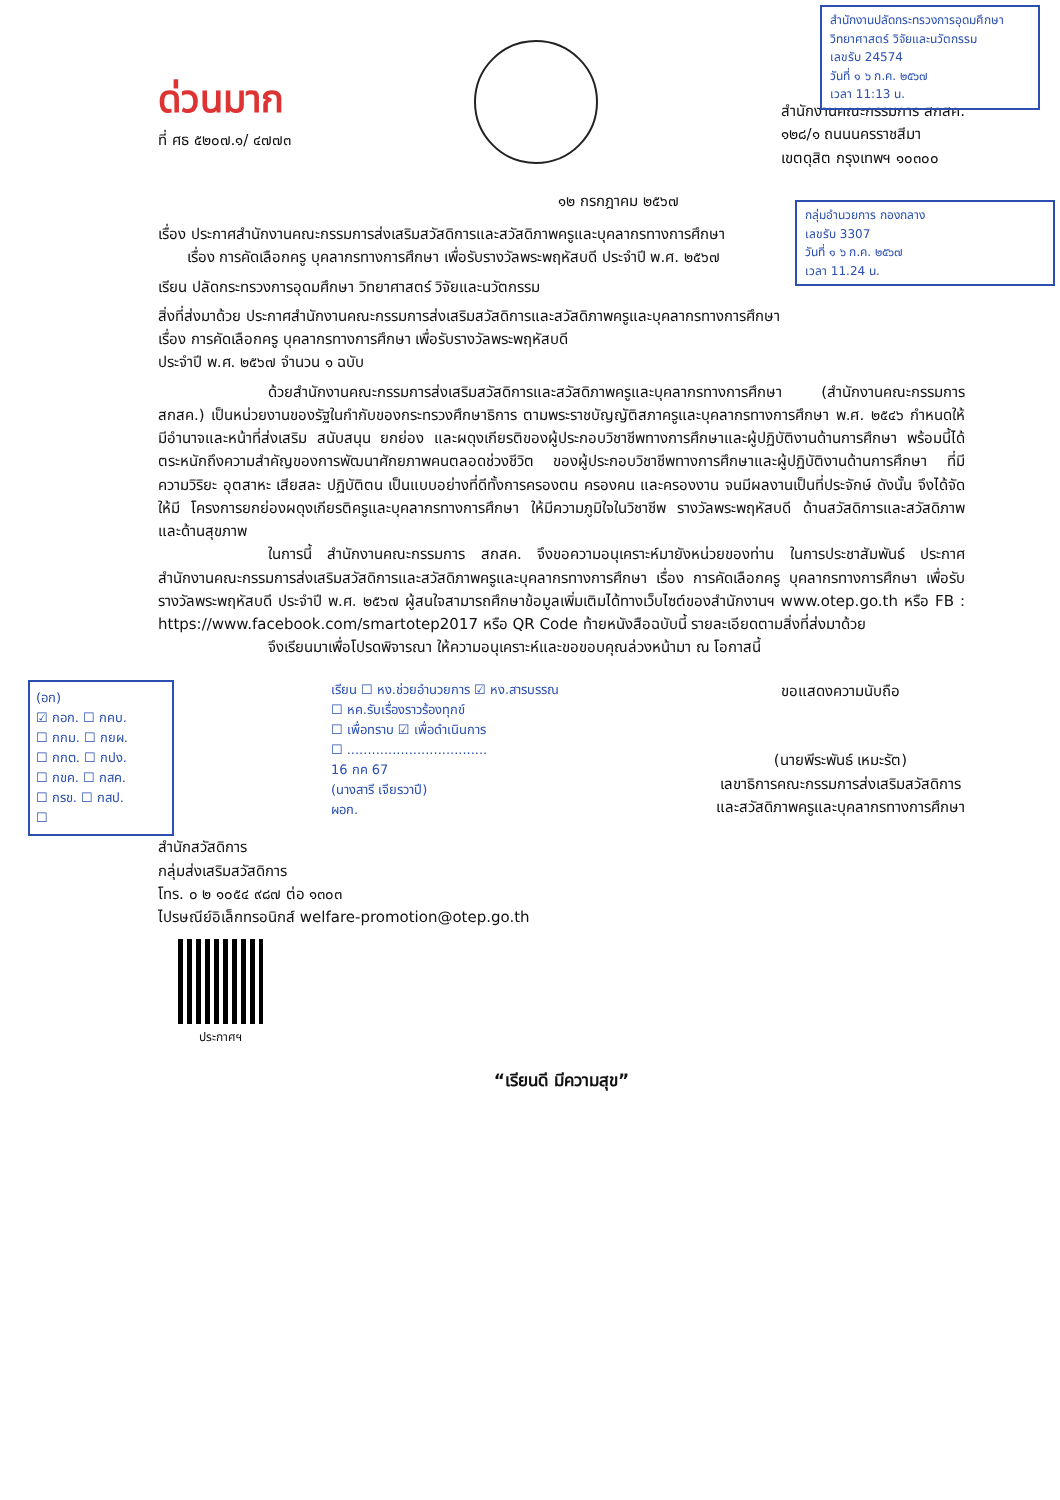สำนักงานปลัดกระทรวงการอุดมศึกษา วิทยาศาสตร์ วิจัยและนวัตกรรม
เลขรับ 24574
วันที่ ๑ ๖ ก.ค. ๒๕๖๗
เวลา 11:13 น.
กลุ่มอำนวยการ กองกลาง
เลขรับ 3307
วันที่ ๑ ๖ ก.ค. ๒๕๖๗
เวลา 11.24 น.
ด่วนมาก
ที่ ศธ ๕๒๐๗.๑/ ๔๗๗๓
สำนักงานคณะกรรมการ สกสค.
๑๒๘/๑ ถนนนครราชสีมา
เขตดุสิต กรุงเทพฯ ๑๐๓๐๐
๑๒ กรกฎาคม ๒๕๖๗
เรื่อง ประกาศสำนักงานคณะกรรมการส่งเสริมสวัสดิการและสวัสดิภาพครูและบุคลากรทางการศึกษา
เรื่อง การคัดเลือกครู บุคลากรทางการศึกษา เพื่อรับรางวัลพระพฤหัสบดี ประจำปี พ.ศ. ๒๕๖๗
เรียน ปลัดกระทรวงการอุดมศึกษา วิทยาศาสตร์ วิจัยและนวัตกรรม
สิ่งที่ส่งมาด้วย ประกาศสำนักงานคณะกรรมการส่งเสริมสวัสดิการและสวัสดิภาพครูและบุคลากรทางการศึกษา
เรื่อง การคัดเลือกครู บุคลากรทางการศึกษา เพื่อรับรางวัลพระพฤหัสบดี
ประจำปี พ.ศ. ๒๕๖๗ จำนวน ๑ ฉบับ
ด้วยสำนักงานคณะกรรมการส่งเสริมสวัสดิการและสวัสดิภาพครูและบุคลากรทางการศึกษา (สำนักงานคณะกรรมการ สกสค.) เป็นหน่วยงานของรัฐในกำกับของกระทรวงศึกษาธิการ ตามพระราชบัญญัติสภาครูและบุคลากรทางการศึกษา พ.ศ. ๒๕๔๖ กำหนดให้มีอำนาจและหน้าที่ส่งเสริม สนับสนุน ยกย่อง และผดุงเกียรติของผู้ประกอบวิชาชีพทางการศึกษาและผู้ปฏิบัติงานด้านการศึกษา พร้อมนี้ได้ตระหนักถึงความสำคัญของการพัฒนาศักยภาพคนตลอดช่วงชีวิต ของผู้ประกอบวิชาชีพทางการศึกษาและผู้ปฏิบัติงานด้านการศึกษา ที่มีความวิริยะ อุตสาหะ เสียสละ ปฏิบัติตน เป็นแบบอย่างที่ดีทั้งการครองตน ครองคน และครองงาน จนมีผลงานเป็นที่ประจักษ์ ดังนั้น จึงได้จัดให้มี โครงการยกย่องผดุงเกียรติครูและบุคลากรทางการศึกษา ให้มีความภูมิใจในวิชาชีพ รางวัลพระพฤหัสบดี ด้านสวัสดิการและสวัสดิภาพ และด้านสุขภาพ
ในการนี้ สำนักงานคณะกรรมการ สกสค. จึงขอความอนุเคราะห์มายังหน่วยของท่าน ในการประชาสัมพันธ์ ประกาศสำนักงานคณะกรรมการส่งเสริมสวัสดิการและสวัสดิภาพครูและบุคลากรทางการศึกษา เรื่อง การคัดเลือกครู บุคลากรทางการศึกษา เพื่อรับรางวัลพระพฤหัสบดี ประจำปี พ.ศ. ๒๕๖๗ ผู้สนใจสามารถศึกษาข้อมูลเพิ่มเติมได้ทางเว็บไซต์ของสำนักงานฯ www.otep.go.th หรือ FB : https://www.facebook.com/smartotep2017 หรือ QR Code ท้ายหนังสือฉบับนี้ รายละเอียดตามสิ่งที่ส่งมาด้วย
จึงเรียนมาเพื่อโปรดพิจารณา ให้ความอนุเคราะห์และขอขอบคุณล่วงหน้ามา ณ โอกาสนี้
(อก)
☑ กอก. ☐ กคบ.
☐ กกม. ☐ กยผ.
☐ กกต. ☐ กปง.
☐ กขค. ☐ กสค.
☐ กรข. ☐ กสป.
☐
เรียน ☐ หง.ช่วยอำนวยการ ☑ หง.สารบรรณ
☐ หค.รับเรื่องราวร้องทุกข์
☐ เพื่อทราบ ☑ เพื่อดำเนินการ
☐ ..................................
16 กค 67
(นางสารี เจียรวาปี)
ผอก.
ขอแสดงความนับถือ
(นายพีระพันธ์ เหมะรัต)
เลขาธิการคณะกรรมการส่งเสริมสวัสดิการ
และสวัสดิภาพครูและบุคลากรทางการศึกษา
สำนักสวัสดิการ
กลุ่มส่งเสริมสวัสดิการ
โทร. ๐ ๒ ๑๐๕๔ ๙๘๗ ต่อ ๑๓๐๓
ไปรษณีย์อิเล็กทรอนิกส์ welfare-promotion@otep.go.th
ประกาศฯ
“เรียนดี มีความสุข”